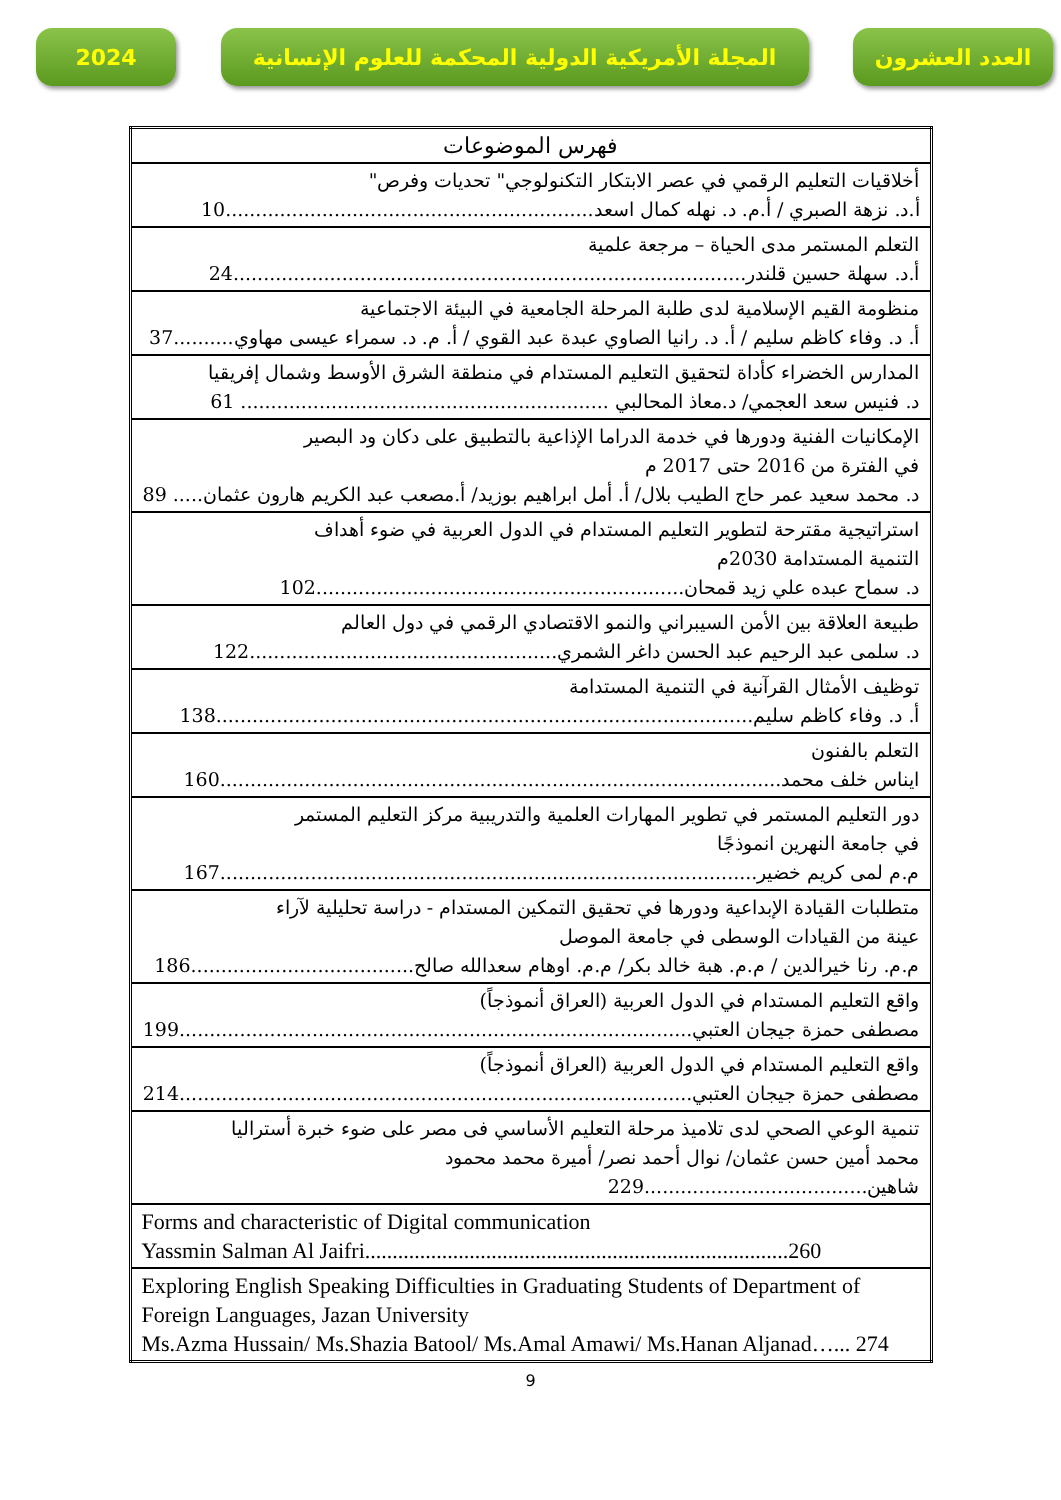2024 المجلة الأمريكية الدولية المحكمة للعلوم الإنسانية
العدد العشرون
| فهرس الموضوعات |
| --- |
| أخلاقيات التعليم الرقمي في عصر الابتكار التكنولوجي" تحديات وفرص" أ.د. نزهة الصبري / أ.م. د. نهله كمال اسعد.............................................................10 |
| التعلم المستمر مدى الحياة – مرجعة علمية أ.د. سهلة حسين قلندر.....................................................................................24 |
| منظومة القيم الإسلامية لدى طلبة المرحلة الجامعية في البيئة الاجتماعية أ. د. وفاء كاظم سليم / أ. د. رانيا الصاوي عبدة عبد القوي / أ. م. د. سمراء عيسى مهاوي..........37 |
| المدارس الخضراء كأداة لتحقيق التعليم المستدام في منطقة الشرق الأوسط وشمال إفريقيا د. فنيس سعد العجمي/ د.معاذ المحالبي ............................................................. 61 |
| الإمكانيات الفنية ودورها في خدمة الدراما الإذاعية بالتطبيق على دكان ود البصير في الفترة من 2016 حتى 2017 م د. محمد سعيد عمر حاج الطيب بلال/ أ. أمل ابراهيم بوزيد/ أ.مصعب عبد الكريم هارون عثمان..... 89 |
| استراتيجية مقترحة لتطوير التعليم المستدام في الدول العربية في ضوء أهداف التنمية المستدامة 2030م د. سماح عبده علي زيد قمحان.............................................................102 |
| طبيعة العلاقة بين الأمن السيبراني والنمو الاقتصادي الرقمي في دول العالم د. سلمى عبد الرحيم عبد الحسن داغر الشمري...................................................122 |
| توظيف الأمثال القرآنية في التنمية المستدامة أ. د. وفاء كاظم سليم.........................................................................................138 |
| التعلم بالفنون ايناس خلف محمد.............................................................................................160 |
| دور التعليم المستمر في تطوير المهارات العلمية والتدريبية مركز التعليم المستمر في جامعة النهرين انموذجًا م.م لمى كريم خضير.........................................................................................167 |
| متطلبات القيادة الإبداعية ودورها في تحقيق التمكين المستدام - دراسة تحليلية لآراء عينة من القيادات الوسطى في جامعة الموصل م.م. رنا خيرالدين / م.م. هبة خالد بكر/ م.م. اوهام سعدالله صالح.....................................186 |
| واقع التعليم المستدام في الدول العربية (العراق أنموذجاً) مصطفى حمزة جيجان العتبي.....................................................................................199 |
| واقع التعليم المستدام في الدول العربية (العراق أنموذجاً) مصطفى حمزة جيجان العتبي.....................................................................................214 |
| تنمية الوعي الصحي لدى تلاميذ مرحلة التعليم الأساسي فى مصر على ضوء خبرة أستراليا محمد أمين حسن عثمان/ نوال أحمد نصر/ أميرة محمد محمود شاهين.....................................229 |
| Forms and characteristic of Digital communication Yassmin Salman Al Jaifri.............................................................................260 |
| Exploring English Speaking Difficulties in Graduating Students of Department of Foreign Languages, Jazan University Ms.Azma Hussain/ Ms.Shazia Batool/ Ms.Amal Amawi/ Ms.Hanan Aljanad…... 274 |
9